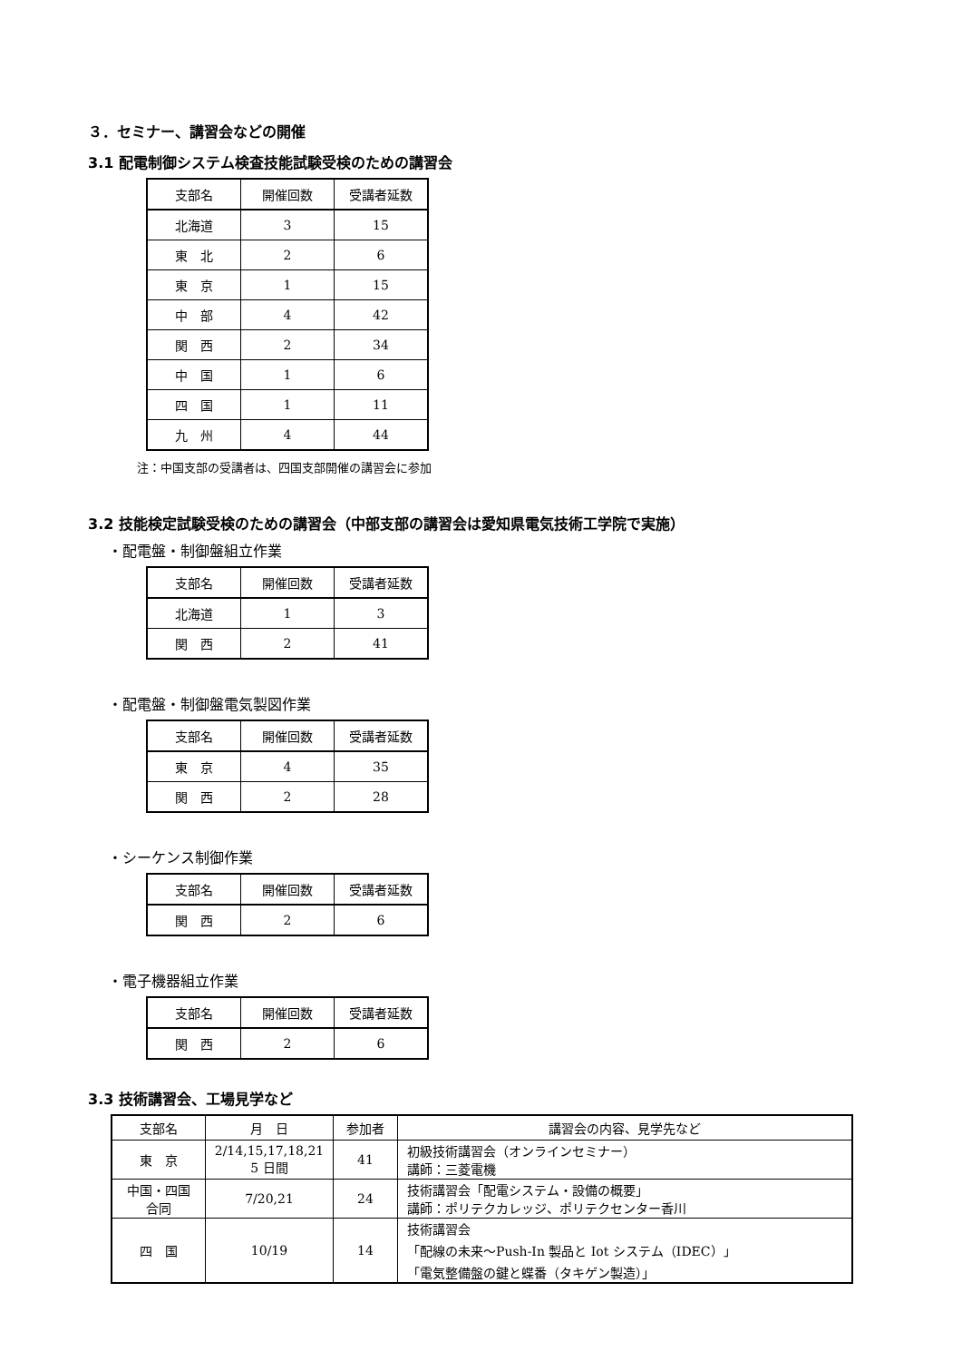３．セミナー、講習会などの開催
3.1 配電制御システム検査技能試験受検のための講習会
| 支部名 | 開催回数 | 受講者延数 |
| 北海道 | 3 | 15 |
| 東 北 | 2 | 6 |
| 東 京 | 1 | 15 |
| 中 部 | 4 | 42 |
| 関 西 | 2 | 34 |
| 中 国 | 1 | 6 |
| 四 国 | 1 | 11 |
| 九 州 | 4 | 44 |
注：中国支部の受講者は、四国支部開催の講習会に参加
3.2 技能検定試験受検のための講習会（中部支部の講習会は愛知県電気技術工学院で実施）
・配電盤・制御盤組立作業
| 支部名 | 開催回数 | 受講者延数 |
| 北海道 | 1 | 3 |
| 関 西 | 2 | 41 |
・配電盤・制御盤電気製図作業
| 支部名 | 開催回数 | 受講者延数 |
| 東 京 | 4 | 35 |
| 関 西 | 2 | 28 |
・シーケンス制御作業
| 支部名 | 開催回数 | 受講者延数 |
| 関 西 | 2 | 6 |
・電子機器組立作業
| 支部名 | 開催回数 | 受講者延数 |
| 関 西 | 2 | 6 |
3.3 技術講習会、工場見学など
| 支部名 | 月 日 | 参加者 | 講習会の内容、見学先など |
| --- | --- | --- | --- |
| 東 京 | 2/14,15,17,18,21 5 日間 | 41 | 初級技術講習会（オンラインセミナー） 講師：三菱電機 |
| 中国・四国 合同 | 7/20,21 | 24 | 技術講習会「配電システム・設備の概要」 講師：ポリテクカレッジ、ポリテクセンター香川 |
| 四 国 | 10/19 | 14 | 技術講習会 「配線の未来～Push-In 製品と Iot システム（IDEC）」 「電気整備盤の鍵と蝶番（タキゲン製造）」 |